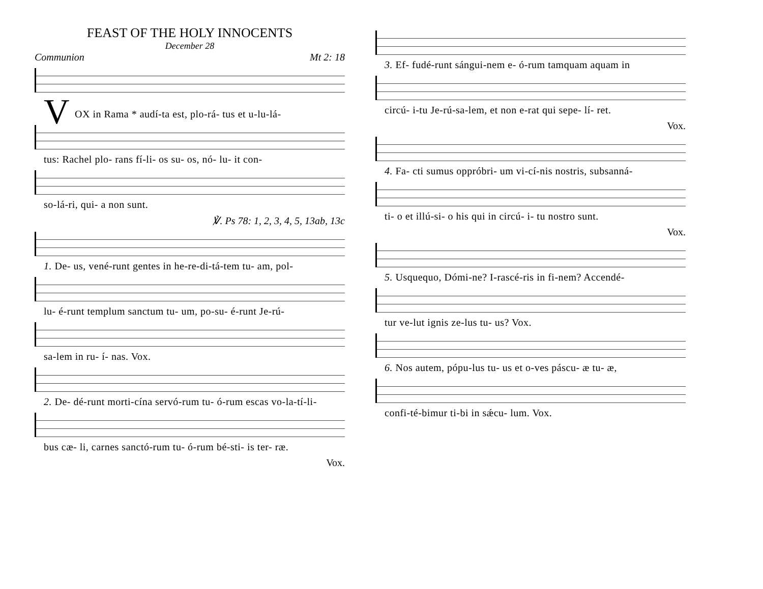FEAST OF THE HOLY INNOCENTS
December 28
Communion Mt 2: 18
V
OX in Rama * audí-ta est, plo-rá- tus et u-lu-lá-
tus: Rachel plo- rans fí-li- os su- os, nó- lu- it con-
so-lá-ri, qui- a non sunt.
℣. Ps 78: 1, 2, 3, 4, 5, 13ab, 13c
1. De- us, vené-runt gentes in he-re-di-tá-tem tu- am, pol-
lu- é-runt templum sanctum tu- um, po-su- é-runt Je-rú-
sa-lem in ru- í- nas. Vox.
2. De- dé-runt morti-cína servó-rum tu- ó-rum escas vo-la-tí-li-
bus cæ- li, carnes sanctó-rum tu- ó-rum bé-sti- is ter- ræ.
Vox.
3. Ef- fudé-runt sángui-nem e- ó-rum tamquam aquam in
circú- i-tu Je-rú-sa-lem, et non e-rat qui sepe- lí- ret.
Vox.
4. Fa- cti sumus oppróbri- um vi-cí-nis nostris, subsanná-
ti- o et illú-si- o his qui in circú- i- tu nostro sunt.
Vox.
5. Usquequo, Dómi-ne? I-rascé-ris in fi-nem? Accendé-
tur ve-lut ignis ze-lus tu- us? Vox.
6. Nos autem, pópu-lus tu- us et o-ves páscu- æ tu- æ,
confi-té-bimur ti-bi in sǽcu- lum. Vox.